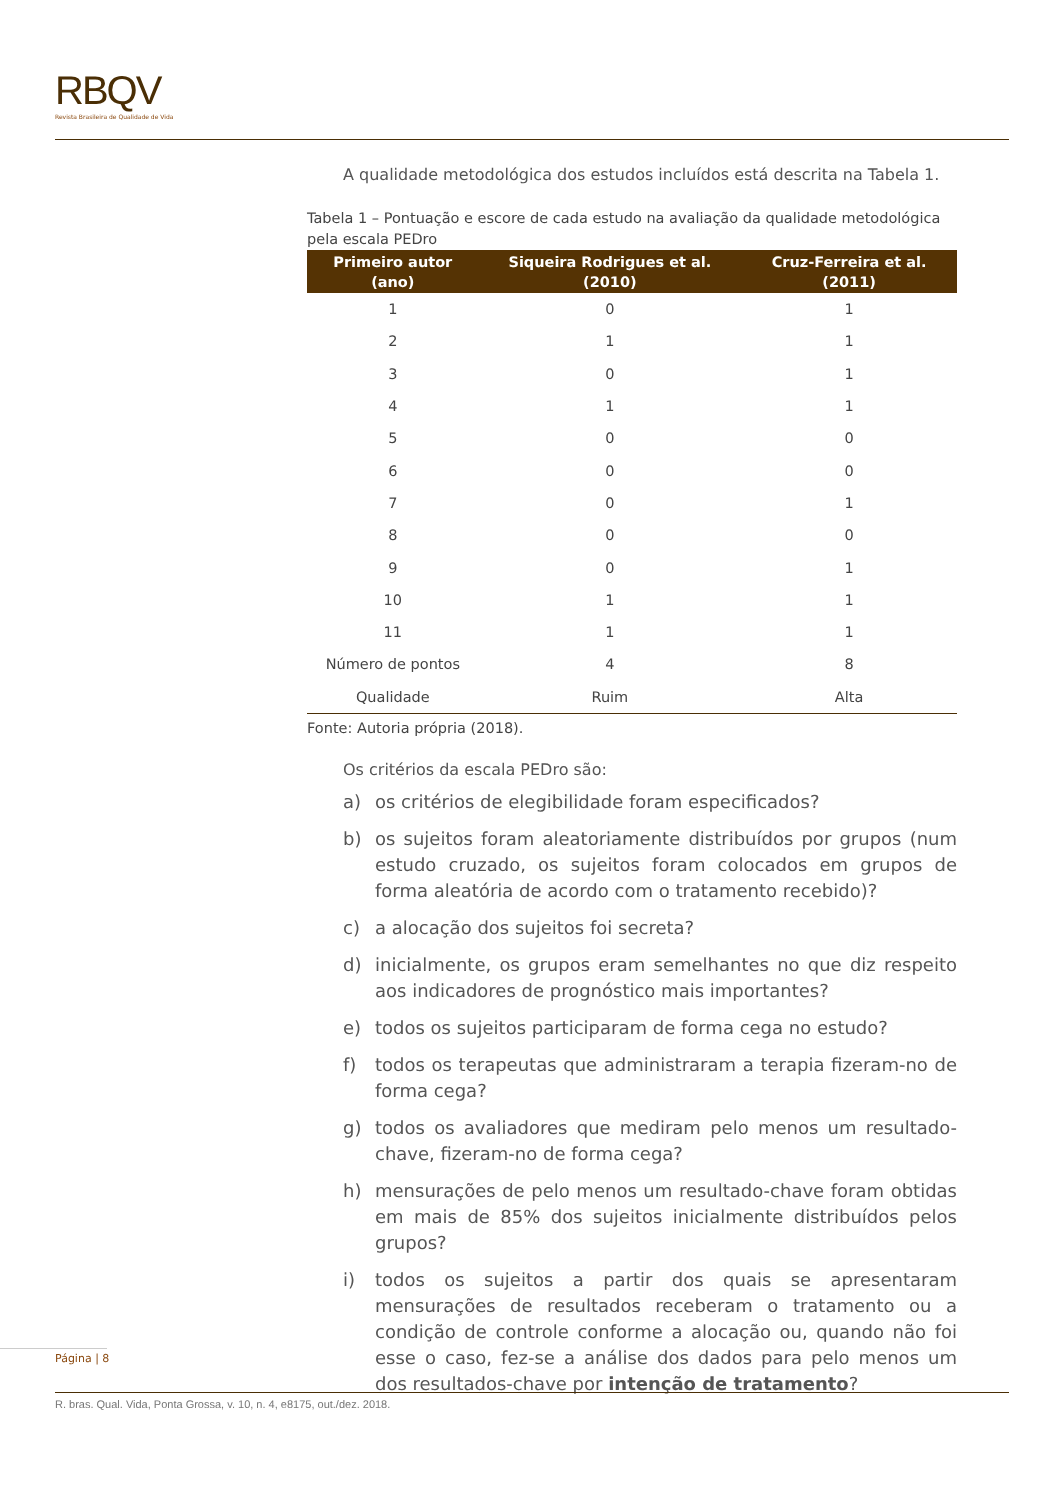RBQV
Revista Brasileira de Qualidade de Vida
A qualidade metodológica dos estudos incluídos está descrita na Tabela 1.
Tabela 1 – Pontuação e escore de cada estudo na avaliação da qualidade metodológica pela escala PEDro
| Primeiro autor (ano) | Siqueira Rodrigues et al. (2010) | Cruz-Ferreira et al. (2011) |
| --- | --- | --- |
| 1 | 0 | 1 |
| 2 | 1 | 1 |
| 3 | 0 | 1 |
| 4 | 1 | 1 |
| 5 | 0 | 0 |
| 6 | 0 | 0 |
| 7 | 0 | 1 |
| 8 | 0 | 0 |
| 9 | 0 | 1 |
| 10 | 1 | 1 |
| 11 | 1 | 1 |
| Número de pontos | 4 | 8 |
| Qualidade | Ruim | Alta |
Fonte: Autoria própria (2018).
Os critérios da escala PEDro são:
a) os critérios de elegibilidade foram especificados?
b) os sujeitos foram aleatoriamente distribuídos por grupos (num estudo cruzado, os sujeitos foram colocados em grupos de forma aleatória de acordo com o tratamento recebido)?
c) a alocação dos sujeitos foi secreta?
d) inicialmente, os grupos eram semelhantes no que diz respeito aos indicadores de prognóstico mais importantes?
e) todos os sujeitos participaram de forma cega no estudo?
f) todos os terapeutas que administraram a terapia fizeram-no de forma cega?
g) todos os avaliadores que mediram pelo menos um resultado-chave, fizeram-no de forma cega?
h) mensurações de pelo menos um resultado-chave foram obtidas em mais de 85% dos sujeitos inicialmente distribuídos pelos grupos?
i) todos os sujeitos a partir dos quais se apresentaram mensurações de resultados receberam o tratamento ou a condição de controle conforme a alocação ou, quando não foi esse o caso, fez-se a análise dos dados para pelo menos um dos resultados-chave por intenção de tratamento?
Página | 8
R. bras. Qual. Vida, Ponta Grossa, v. 10, n. 4, e8175, out./dez. 2018.